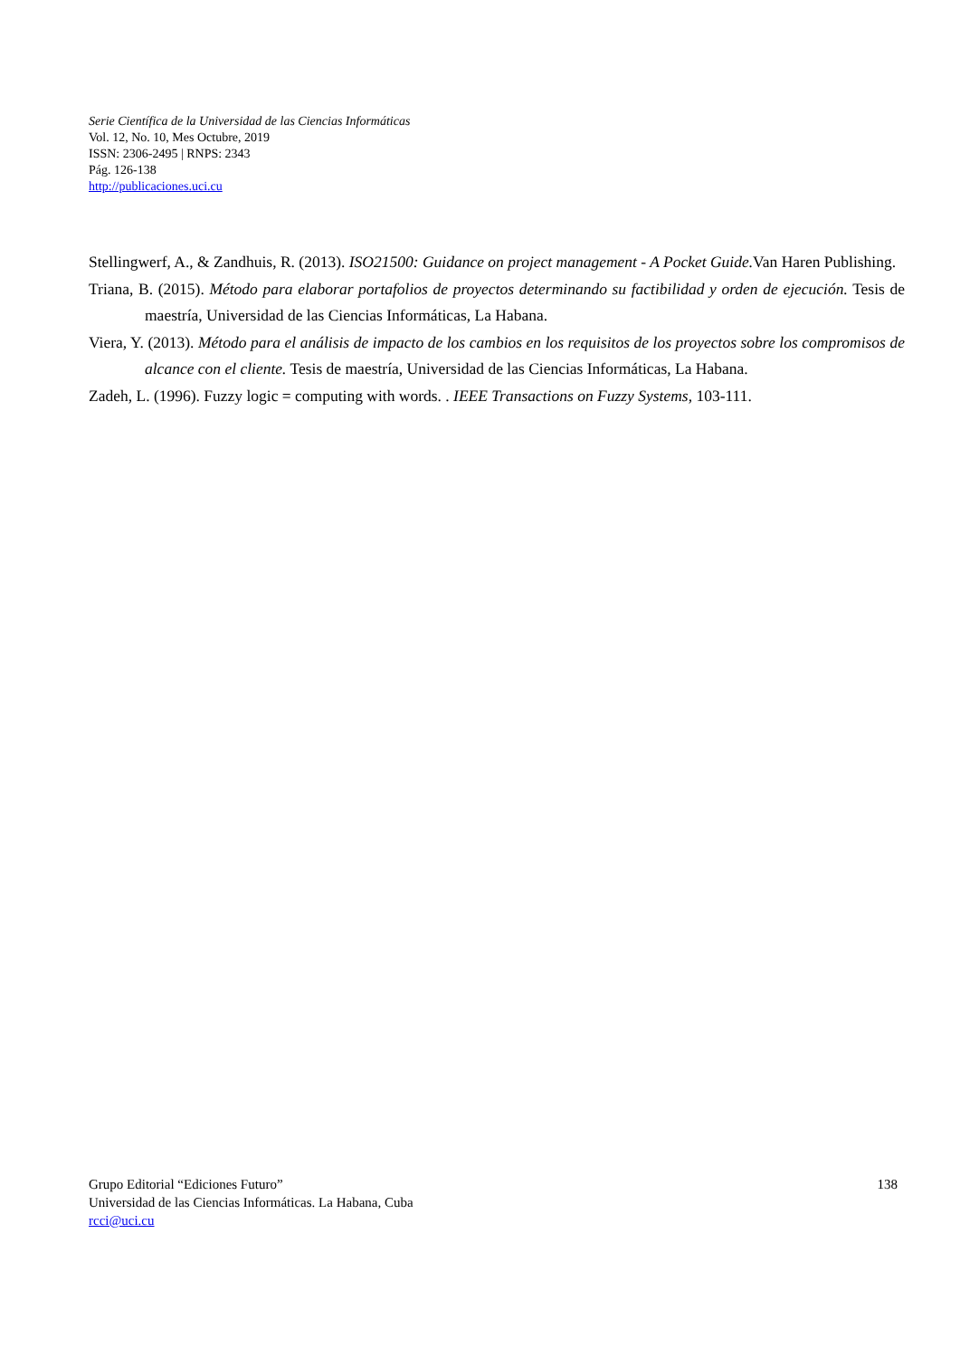Serie Científica de la Universidad de las Ciencias Informáticas
Vol. 12, No. 10, Mes Octubre, 2019
ISSN: 2306-2495 | RNPS: 2343
Pág. 126-138
http://publicaciones.uci.cu
Stellingwerf, A., & Zandhuis, R. (2013). ISO21500: Guidance on project management - A Pocket Guide. Van Haren Publishing.
Triana, B. (2015). Método para elaborar portafolios de proyectos determinando su factibilidad y orden de ejecución. Tesis de maestría, Universidad de las Ciencias Informáticas, La Habana.
Viera, Y. (2013). Método para el análisis de impacto de los cambios en los requisitos de los proyectos sobre los compromisos de alcance con el cliente. Tesis de maestría, Universidad de las Ciencias Informáticas, La Habana.
Zadeh, L. (1996). Fuzzy logic = computing with words. . IEEE Transactions on Fuzzy Systems, 103-111.
138 Grupo Editorial “Ediciones Futuro”
Universidad de las Ciencias Informáticas. La Habana, Cuba
rcci@uci.cu